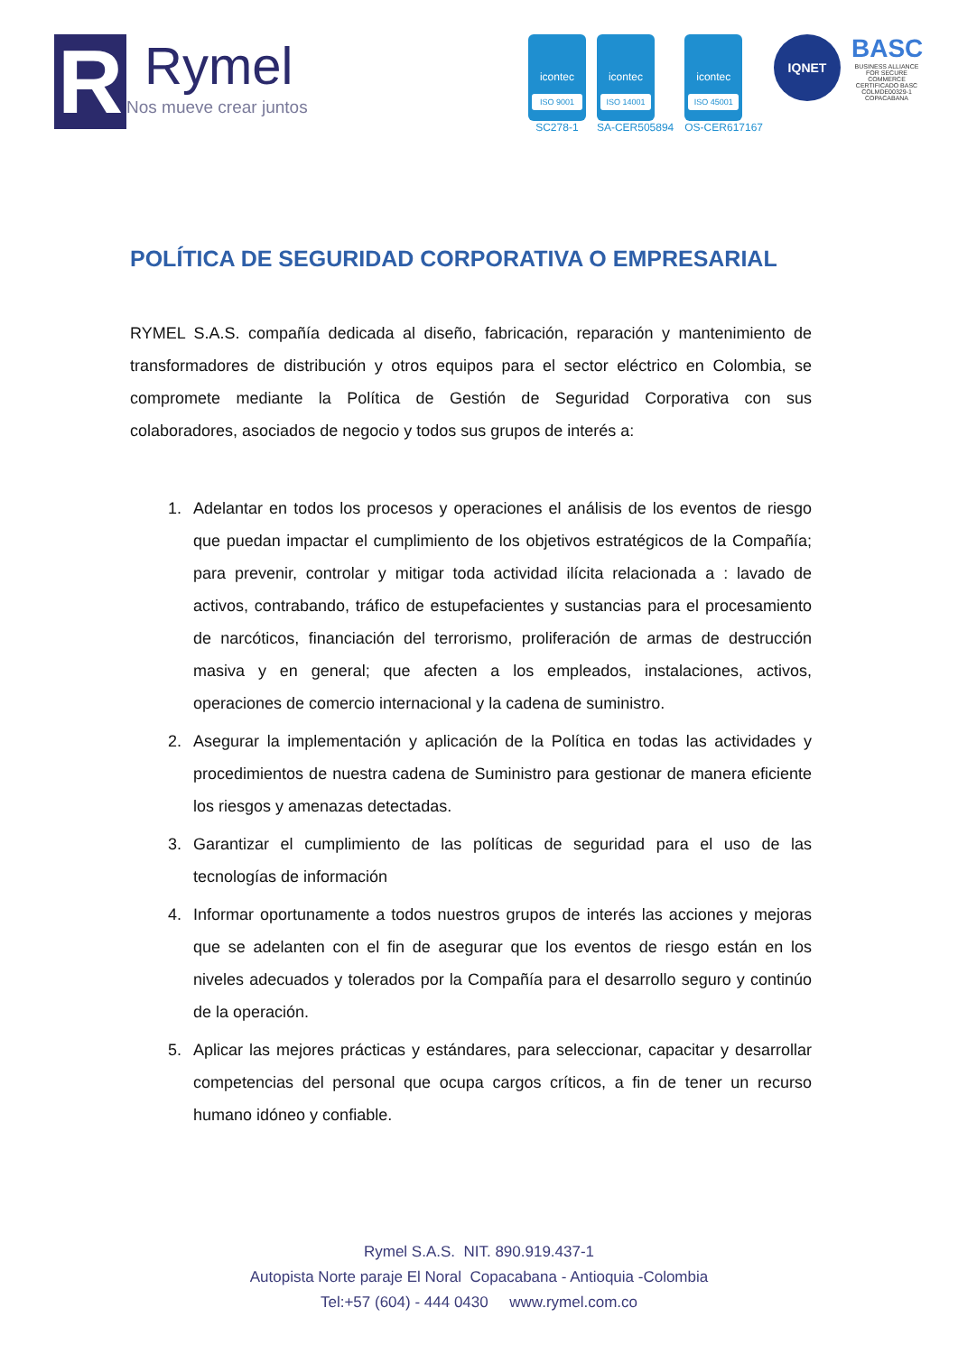R
Rymel
Nos mueve crear juntos
icontec
ISO 9001
SC278-1
icontec
ISO 14001
SA-CER505894
icontec
ISO 45001
OS-CER617167
IQNET
BASC
BUSINESS ALLIANCE FOR SECURE COMMERCE
CERTIFICADO BASC
COLMDE00329-1
COPACABANA
POLÍTICA DE SEGURIDAD CORPORATIVA O EMPRESARIAL
RYMEL S.A.S. compañía dedicada al diseño, fabricación, reparación y mantenimiento de transformadores de distribución y otros equipos para el sector eléctrico en Colombia, se compromete mediante la Política de Gestión de Seguridad Corporativa con sus colaboradores, asociados de negocio y todos sus grupos de interés a:
1. Adelantar en todos los procesos y operaciones el análisis de los eventos de riesgo que puedan impactar el cumplimiento de los objetivos estratégicos de la Compañía; para prevenir, controlar y mitigar toda actividad ilícita relacionada a : lavado de activos, contrabando, tráfico de estupefacientes y sustancias para el procesamiento de narcóticos, financiación del terrorismo, proliferación de armas de destrucción masiva y en general; que afecten a los empleados, instalaciones, activos, operaciones de comercio internacional y la cadena de suministro.
2. Asegurar la implementación y aplicación de la Política en todas las actividades y procedimientos de nuestra cadena de Suministro para gestionar de manera eficiente los riesgos y amenazas detectadas.
3. Garantizar el cumplimiento de las políticas de seguridad para el uso de las tecnologías de información
4. Informar oportunamente a todos nuestros grupos de interés las acciones y mejoras que se adelanten con el fin de asegurar que los eventos de riesgo están en los niveles adecuados y tolerados por la Compañía para el desarrollo seguro y continúo de la operación.
5. Aplicar las mejores prácticas y estándares, para seleccionar, capacitar y desarrollar competencias del personal que ocupa cargos críticos, a fin de tener un recurso humano idóneo y confiable.
Rymel S.A.S. NIT. 890.919.437-1
Autopista Norte paraje El Noral Copacabana - Antioquia -Colombia
Tel:+57 (604) - 444 0430 www.rymel.com.co